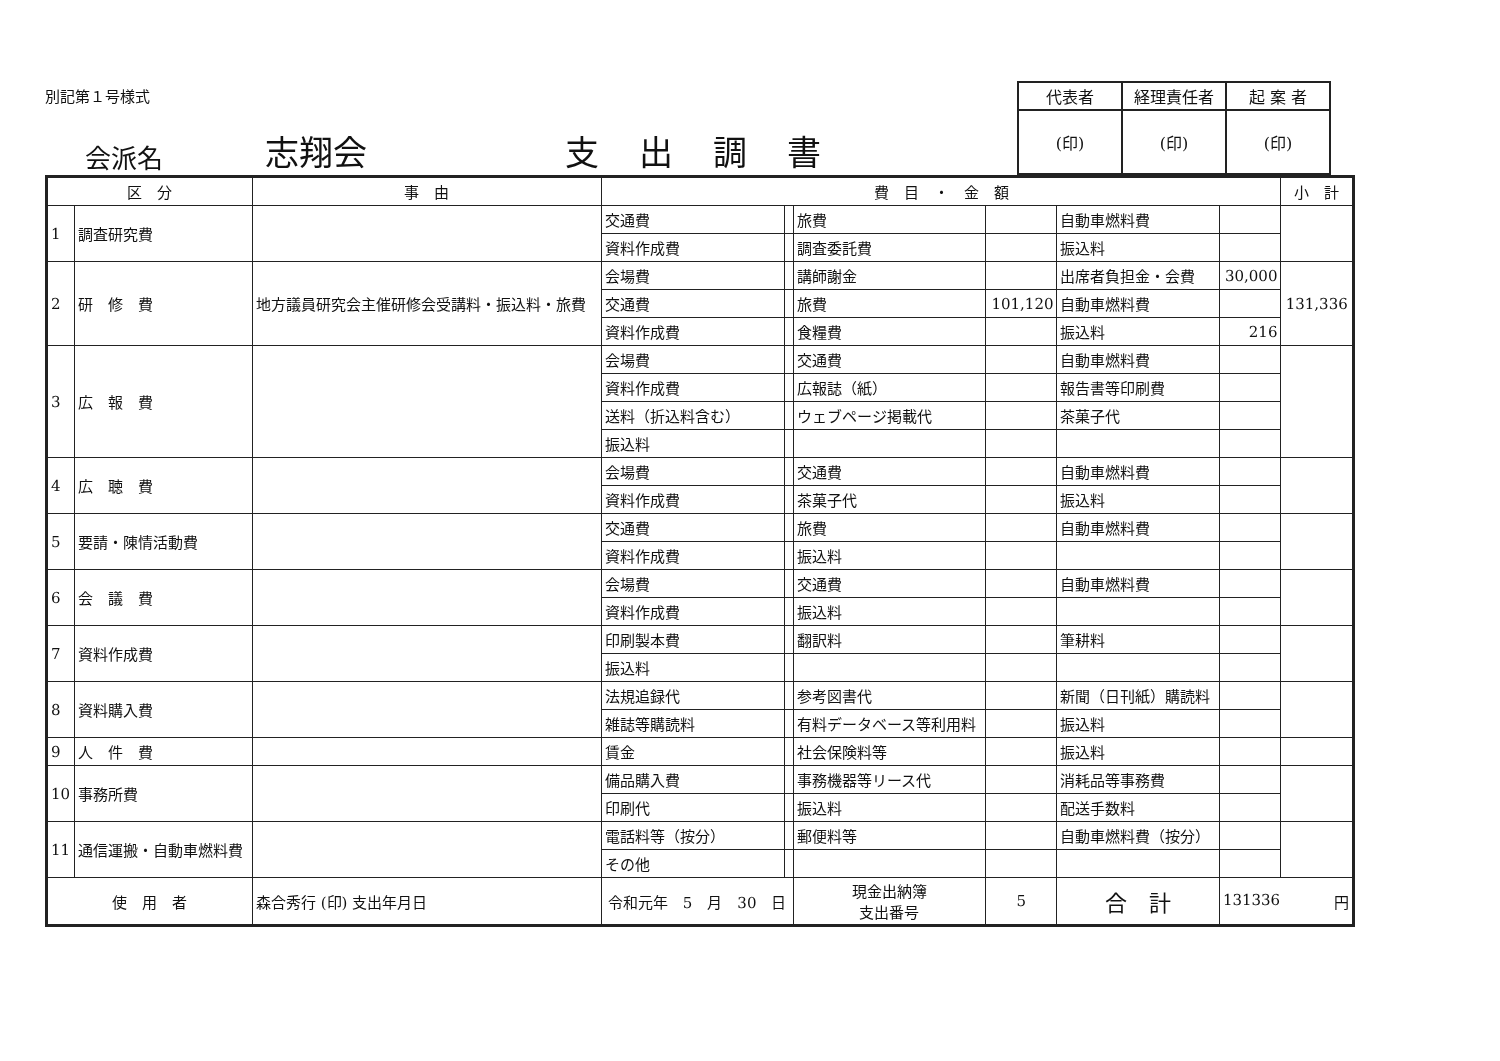別記第１号様式
会派名 志翔会 支出調書
| 代表者 | 経理責任者 | 起 案 者 |
| (印) | (印) | (印) |
| 区 分 | | 事 由 | 費 目 ・ 金 額 | | | | | | 小 計 |
| --- | --- | --- | --- | --- | --- | --- | --- | --- | --- |
| 1 | 調査研究費 | | 交通費 | | 旅費 | | 自動車燃料費 | | |
| | | | 資料作成費 | | 調査委託費 | | 振込料 | | |
| 2 | 研 修 費 | 地方議員研究会主催研修会受講料・振込料・旅費 | 会場費 | | 講師謝金 | | 出席者負担金・会費 | 30,000 | 131,336 |
| | | | 交通費 | | 旅費 | 101,120 | 自動車燃料費 | | |
| | | | 資料作成費 | | 食糧費 | | 振込料 | 216 | |
| 3 | 広 報 費 | | 会場費 | | 交通費 | | 自動車燃料費 | | |
| | | | 資料作成費 | | 広報誌（紙） | | 報告書等印刷費 | | |
| | | | 送料（折込料含む） | | ウェブページ掲載代 | | 茶菓子代 | | |
| | | | 振込料 | | | | | | |
| 4 | 広 聴 費 | | 会場費 | | 交通費 | | 自動車燃料費 | | |
| | | | 資料作成費 | | 茶菓子代 | | 振込料 | | |
| 5 | 要請・陳情活動費 | | 交通費 | | 旅費 | | 自動車燃料費 | | |
| | | | 資料作成費 | | 振込料 | | | | |
| 6 | 会 議 費 | | 会場費 | | 交通費 | | 自動車燃料費 | | |
| | | | 資料作成費 | | 振込料 | | | | |
| 7 | 資料作成費 | | 印刷製本費 | | 翻訳料 | | 筆耕料 | | |
| | | | 振込料 | | | | | | |
| 8 | 資料購入費 | | 法規追録代 | | 参考図書代 | | 新聞（日刊紙）購読料 | | |
| | | | 雑誌等購読料 | | 有料データベース等利用料 | | 振込料 | | |
| 9 | 人 件 費 | | 賃金 | | 社会保険料等 | | 振込料 | | |
| 10 | 事務所費 | | 備品購入費 | | 事務機器等リース代 | | 消耗品等事務費 | | |
| | | | 印刷代 | | 振込料 | | 配送手数料 | | |
| 11 | 通信運搬・自動車燃料費 | | 電話料等（按分） | | 郵便料等 | | 自動車燃料費（按分） | | |
| | | | その他 | | | | | | |
| 使 用 者 | | 森合秀行 (印) 支出年月日 | 令和元年 5 月 30 日 | | 現金出納簿 支出番号 | 5 | 合 計 | 131336 円 | |